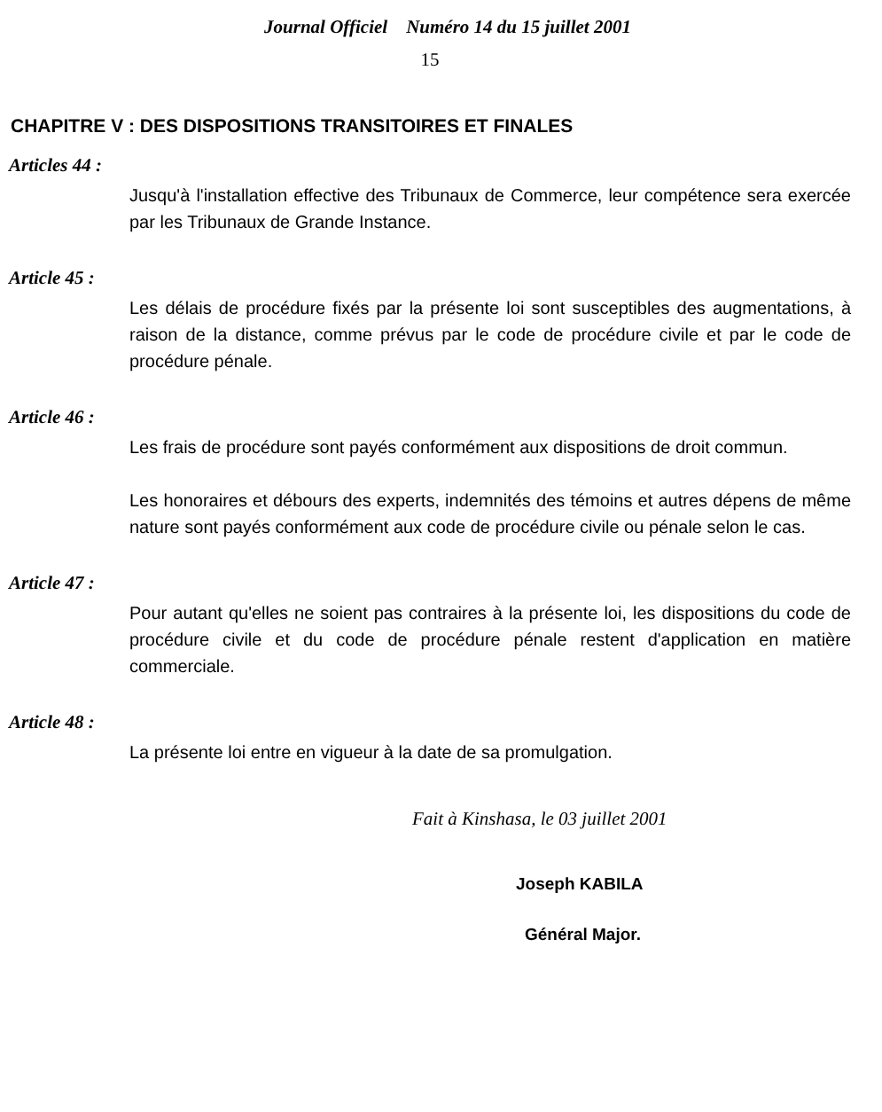Journal Officiel Numéro 14 du 15 juillet 2001
15
CHAPITRE V : DES DISPOSITIONS TRANSITOIRES ET FINALES
Articles 44 :
Jusqu'à l'installation effective des Tribunaux de Commerce, leur compétence sera exercée par les Tribunaux de Grande Instance.
Article 45 :
Les délais de procédure fixés par la présente loi sont susceptibles des augmentations, à raison de la distance, comme prévus par le code de procédure civile et par le code de procédure pénale.
Article 46 :
Les frais de procédure sont payés conformément aux dispositions de droit commun.
Les honoraires et débours des experts, indemnités des témoins et autres dépens de même nature sont payés conformément aux code de procédure civile ou pénale selon le cas.
Article 47 :
Pour autant qu'elles ne soient pas contraires à la présente loi, les dispositions du code de procédure civile et du code de procédure pénale restent d'application en matière commerciale.
Article 48 :
La présente loi entre en vigueur à la date de sa promulgation.
Fait à Kinshasa, le 03 juillet 2001
Joseph KABILA
Général Major.